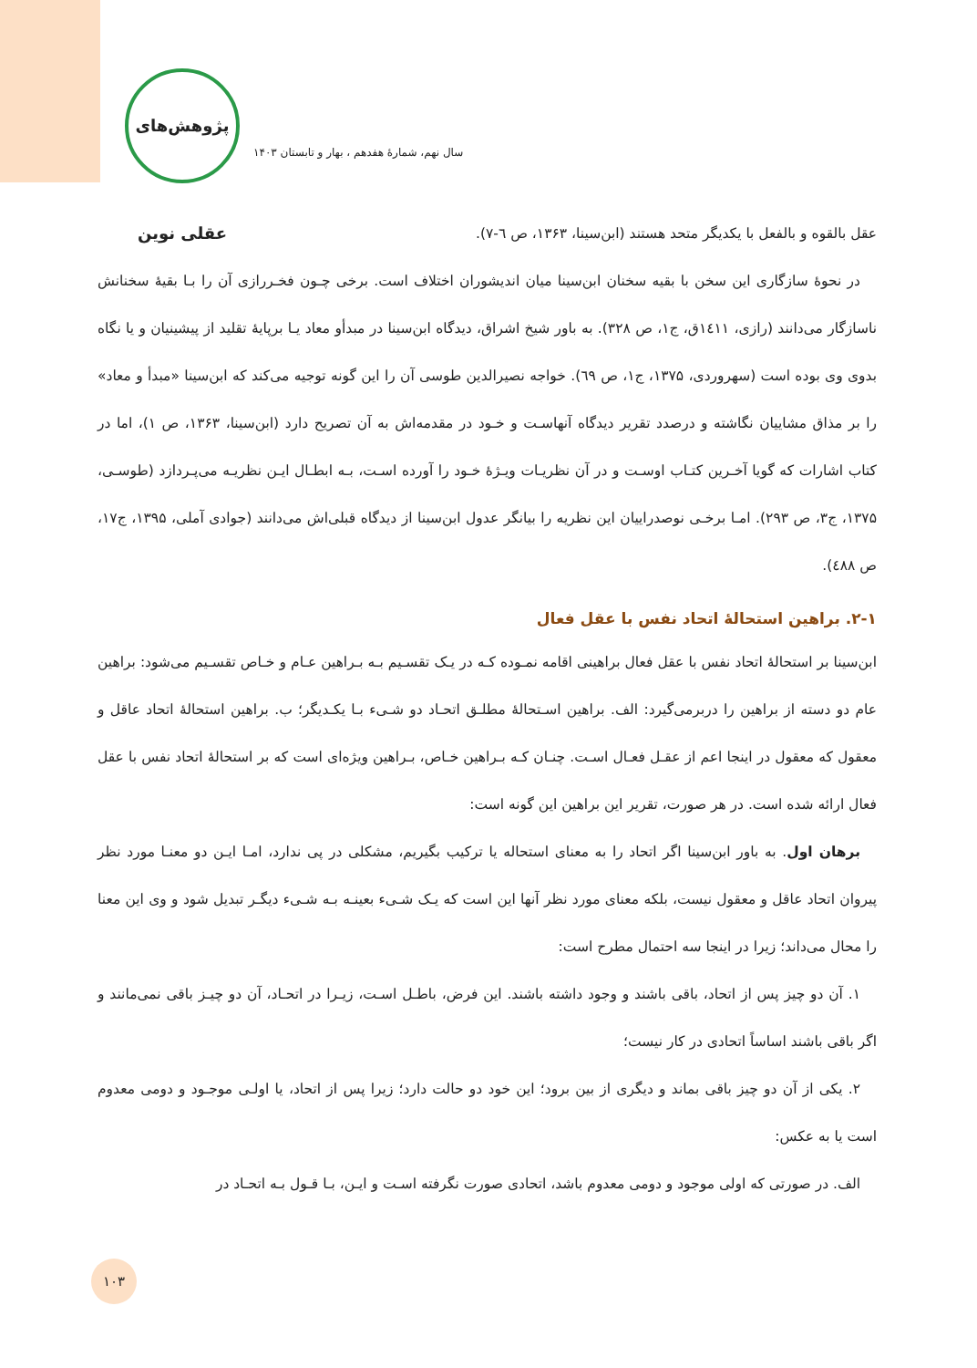پژوهش‌های عقلی نوین
سال نهم، شمارۀ هفدهم ، بهار و تابستان ۱۴۰۳
عقل بالقوه و بالفعل با یکدیگر متحد هستند (ابن‌سینا، ۱۳۶۳، ص ٦-۷).
در نحوۀ سازگاری این سخن با بقیه سخنان ابن‌سینا میان اندیشوران اختلاف است. برخی چـون فخـررازی آن را بـا بقیۀ سخنانش ناسازگار می‌دانند (رازی، ۱٤۱۱ق، ج۱، ص ۳۲۸). به باور شیخ اشراق، دیدگاه ابن‌سینا در مبدأو معاد یـا برپایۀ تقلید از پیشینیان و یا نگاه بدوی وی بوده است (سهروردی، ۱۳۷۵، ج۱، ص ٦۹). خواجه نصیرالدین طوسی آن را این گونه توجیه می‌کند که ابن‌سینا «مبدأ و معاد» را بر مذاق مشاییان نگاشته و درصدد تقریر دیدگاه آنهاسـت و خـود در مقدمه‌اش به آن تصریح دارد (ابن‌سینا، ۱۳۶۳، ص ۱)، اما در کتاب اشارات که گویا آخـرین کتـاب اوسـت و در آن نظریـات ویـژۀ خـود را آورده اسـت، بـه ابطـال ایـن نظریـه می‌پـردازد (طوسـی، ۱۳۷۵، ج۳، ص ۲۹۳). امـا برخـی نوصدراییان این نظریه را بیانگر عدول ابن‌سینا از دیدگاه قبلی‌اش می‌دانند (جوادی آملی، ۱۳۹۵، ج۱۷، ص ٤۸۸).
۲-۱. براهین استحالۀ اتحاد نفس با عقل فعال
ابن‌سینا بر استحالۀ اتحاد نفس با عقل فعال براهینی اقامه نمـوده کـه در یـک تقسـیم بـه بـراهین عـام و خـاص تقسـیم می‌شود: براهین عام دو دسته از براهین را دربرمی‌گیرد: الف. براهین اسـتحالۀ مطلـق اتحـاد دو شـیء بـا یکـدیگر؛ ب. براهین استحالۀ اتحاد عاقل و معقول که معقول در اینجا اعم از عقـل فعـال اسـت. چنـان کـه بـراهین خـاص، بـراهین ویژه‌ای است که بر استحالۀ اتحاد نفس با عقل فعال ارائه شده است. در هر صورت، تقریر این براهین این گونه است:
برهان اول. به باور ابن‌سینا اگر اتحاد را به معنای استحاله یا ترکیب بگیریم، مشکلی در پی ندارد، امـا ایـن دو معنـا مورد نظر پیروان اتحاد عاقل و معقول نیست، بلکه معنای مورد نظر آنها این است که یـک شـیء بعینـه بـه شـیء دیگـر تبدیل شود و وی این معنا را محال می‌داند؛ زیرا در اینجا سه احتمال مطرح است:
۱. آن دو چیز پس از اتحاد، باقی باشند و وجود داشته باشند. این فرض، باطـل اسـت، زیـرا در اتحـاد، آن دو چیـز باقی نمی‌مانند و اگر باقی باشند اساساً اتحادی در کار نیست؛
۲. یکی از آن دو چیز باقی بماند و دیگری از بین برود؛ این خود دو حالت دارد؛ زیرا پس از اتحاد، یا اولـی موجـود و دومی معدوم است یا به عکس:
الف. در صورتی که اولی موجود و دومی معدوم باشد، اتحادی صورت نگرفته اسـت و ایـن، بـا قـول بـه اتحـاد در
۱۰۳